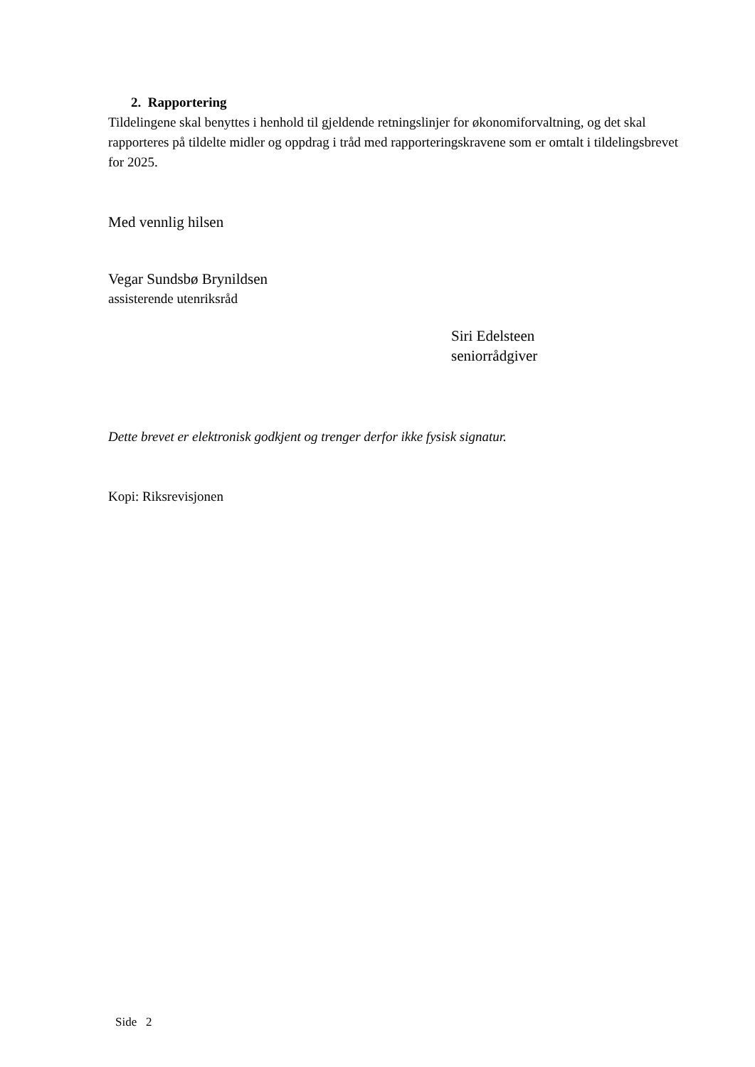2. Rapportering
Tildelingene skal benyttes i henhold til gjeldende retningslinjer for økonomiforvaltning, og det skal rapporteres på tildelte midler og oppdrag i tråd med rapporteringskravene som er omtalt i tildelingsbrevet for 2025.
Med vennlig hilsen
Vegar Sundsbø Brynildsen
assisterende utenriksråd
Siri Edelsteen
seniorrådgiver
Dette brevet er elektronisk godkjent og trenger derfor ikke fysisk signatur.
Kopi: Riksrevisjonen
Side 2